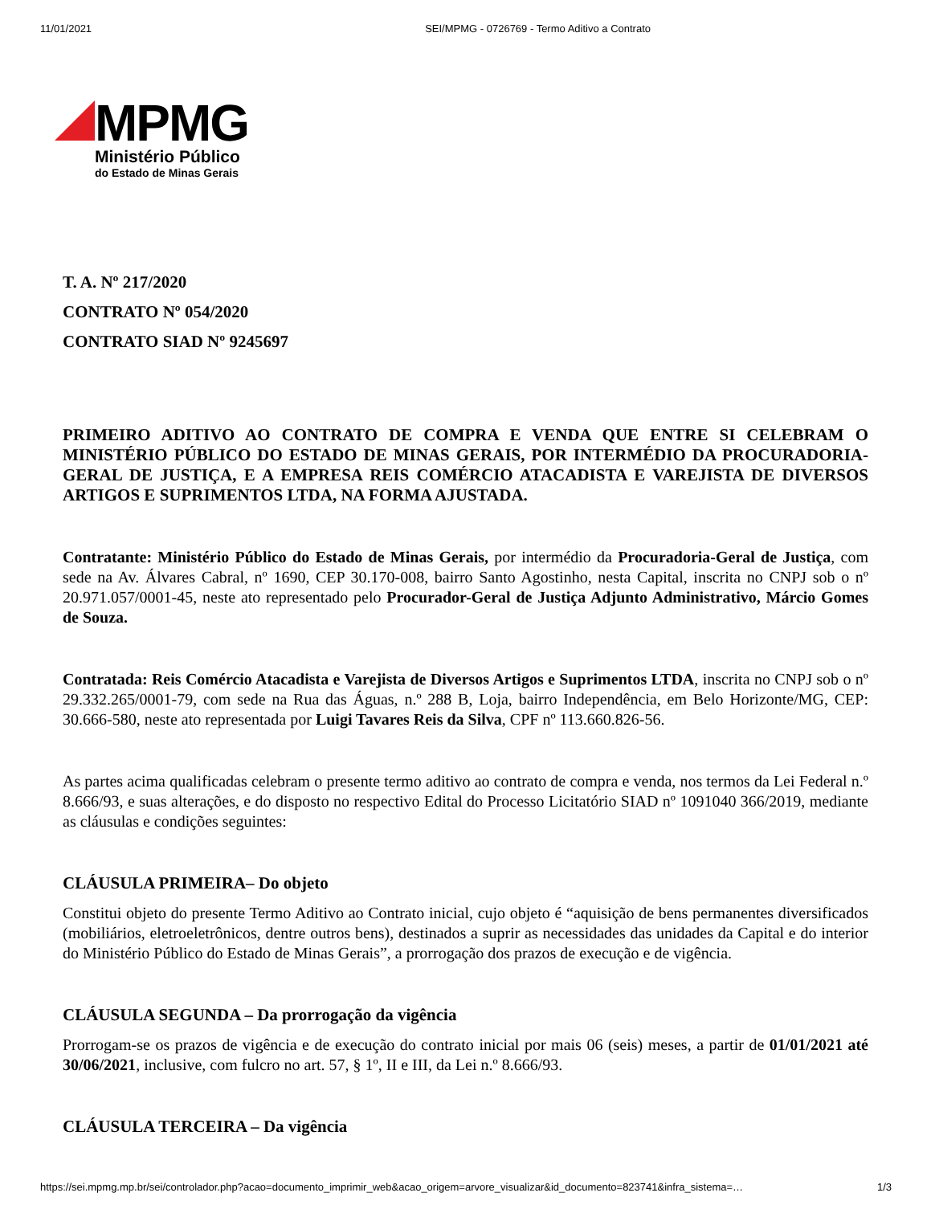11/01/2021 SEI/MPMG - 0726769 - Termo Aditivo a Contrato
MPMG
Ministério Público
do Estado de Minas Gerais
T. A. Nº 217/2020
CONTRATO Nº 054/2020
CONTRATO SIAD Nº 9245697
PRIMEIRO ADITIVO AO CONTRATO DE COMPRA E VENDA QUE ENTRE SI CELEBRAM O MINISTÉRIO PÚBLICO DO ESTADO DE MINAS GERAIS, POR INTERMÉDIO DA PROCURADORIA-GERAL DE JUSTIÇA, E A EMPRESA REIS COMÉRCIO ATACADISTA E VAREJISTA DE DIVERSOS ARTIGOS E SUPRIMENTOS LTDA, NA FORMA AJUSTADA.
Contratante: Ministério Público do Estado de Minas Gerais, por intermédio da Procuradoria-Geral de Justiça, com sede na Av. Álvares Cabral, nº 1690, CEP 30.170-008, bairro Santo Agostinho, nesta Capital, inscrita no CNPJ sob o nº 20.971.057/0001-45, neste ato representado pelo Procurador-Geral de Justiça Adjunto Administrativo, Márcio Gomes de Souza.
Contratada: Reis Comércio Atacadista e Varejista de Diversos Artigos e Suprimentos LTDA, inscrita no CNPJ sob o nº 29.332.265/0001-79, com sede na Rua das Águas, n.º 288 B, Loja, bairro Independência, em Belo Horizonte/MG, CEP: 30.666-580, neste ato representada por Luigi Tavares Reis da Silva, CPF nº 113.660.826-56.
As partes acima qualificadas celebram o presente termo aditivo ao contrato de compra e venda, nos termos da Lei Federal n.º 8.666/93, e suas alterações, e do disposto no respectivo Edital do Processo Licitatório SIAD nº 1091040 366/2019, mediante as cláusulas e condições seguintes:
CLÁUSULA PRIMEIRA– Do objeto
Constitui objeto do presente Termo Aditivo ao Contrato inicial, cujo objeto é “aquisição de bens permanentes diversificados (mobiliários, eletroeletrônicos, dentre outros bens), destinados a suprir as necessidades das unidades da Capital e do interior do Ministério Público do Estado de Minas Gerais”, a prorrogação dos prazos de execução e de vigência.
CLÁUSULA SEGUNDA – Da prorrogação da vigência
Prorrogam-se os prazos de vigência e de execução do contrato inicial por mais 06 (seis) meses, a partir de 01/01/2021 até 30/06/2021, inclusive, com fulcro no art. 57, § 1º, II e III, da Lei n.º 8.666/93.
CLÁUSULA TERCEIRA – Da vigência
https://sei.mpmg.mp.br/sei/controlador.php?acao=documento_imprimir_web&acao_origem=arvore_visualizar&id_documento=823741&infra_sistema=… 1/3